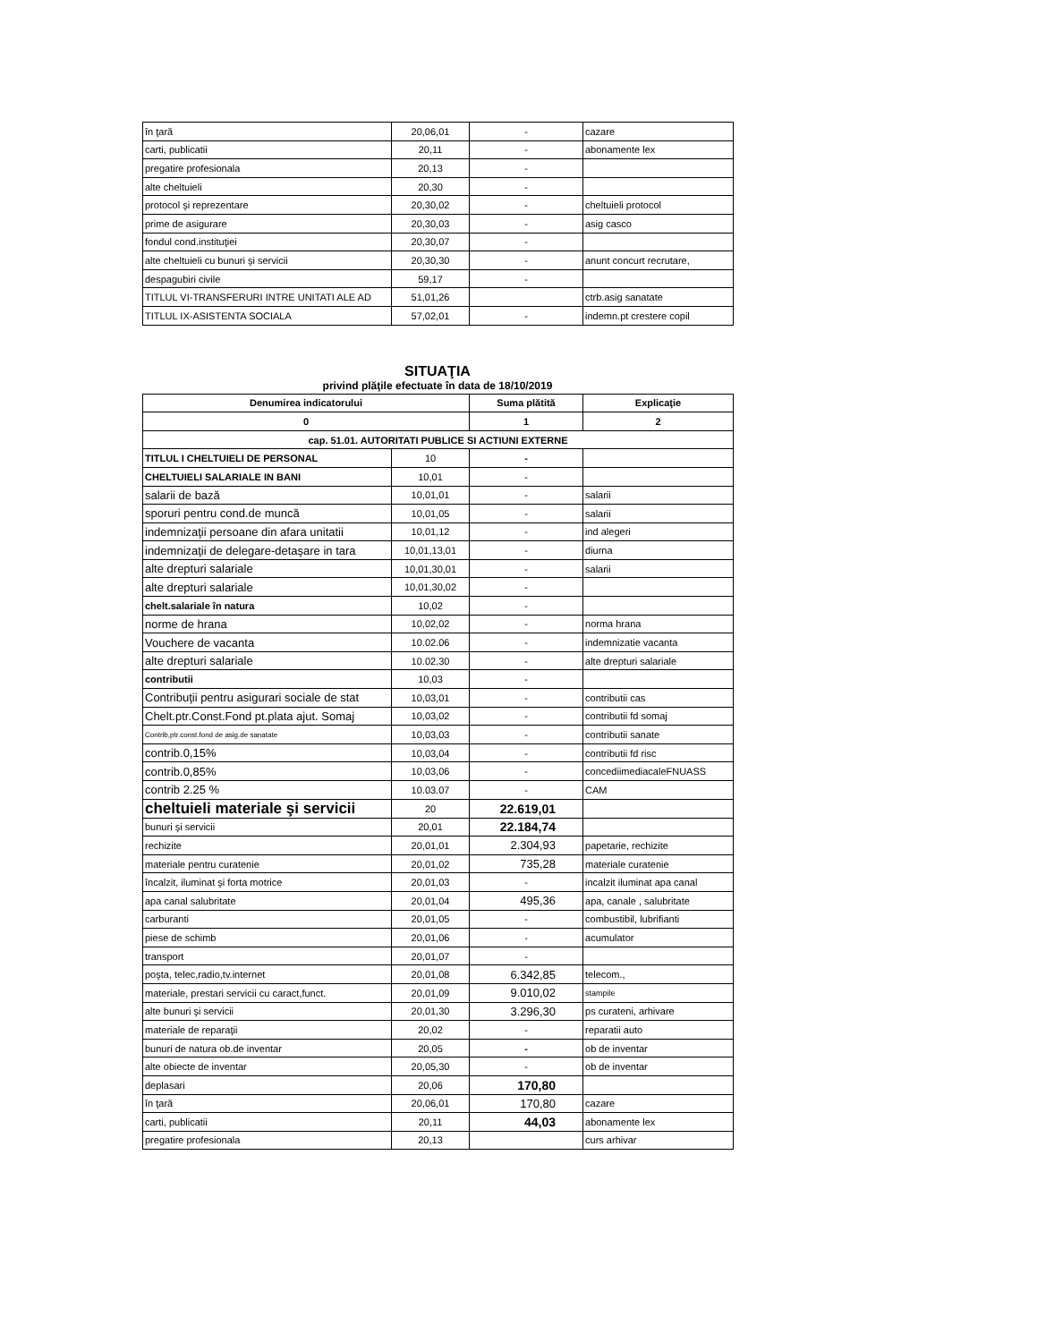| în ţară | 20,06,01 | - | cazare |
| carti, publicatii | 20,11 | - | abonamente lex |
| pregatire profesionala | 20,13 | - | |
| alte cheltuieli | 20,30 | - | |
| protocol şi reprezentare | 20,30,02 | - | cheltuieli protocol |
| prime de asigurare | 20,30,03 | - | asig casco |
| fondul cond.instituţiei | 20,30,07 | - | |
| alte cheltuieli cu bunuri şi servicii | 20,30,30 | - | anunt concurt recrutare, |
| despagubiri civile | 59,17 | - | |
| TITLUL VI-TRANSFERURI INTRE UNITATI ALE AD | 51,01,26 | | ctrb.asig sanatate |
| TITLUL IX-ASISTENTA SOCIALA | 57,02,01 | - | indemn.pt crestere copil |
SITUAŢIA
privind plăţile efectuate în data de 18/10/2019
| Denumirea indicatorului | | Suma plătită | Explicaţie |
| --- | --- | --- | --- |
| 0 | | 1 | 2 |
| cap. 51.01. AUTORITATI PUBLICE SI ACTIUNI EXTERNE | | | |
| TITLUL I CHELTUIELI DE PERSONAL | 10 | - | |
| CHELTUIELI SALARIALE IN BANI | 10,01 | - | |
| salarii de bază | 10,01,01 | - | salarii |
| sporuri pentru cond.de muncă | 10,01,05 | - | salarii |
| indemnizaţii persoane din afara unitatii | 10,01,12 | - | ind alegeri |
| indemnizaţii de delegare-detaşare in tara | 10,01,13,01 | - | diurna |
| alte drepturi salariale | 10,01,30,01 | - | salarii |
| alte drepturi salariale | 10,01,30,02 | - | |
| chelt.salariale în natura | 10,02 | - | |
| norme de hrana | 10,02,02 | - | norma hrana |
| Vouchere de vacanta | 10.02.06 | - | indemnizatie vacanta |
| alte drepturi salariale | 10.02.30 | - | alte drepturi salariale |
| contributii | 10,03 | - | |
| Contribuţii pentru asigurari sociale de stat | 10,03,01 | - | contributii cas |
| Chelt.ptr.Const.Fond pt.plata ajut. Somaj | 10,03,02 | - | contributii fd somaj |
| Contrib,ptr.const.fond de asig.de sanatate | 10,03,03 | - | contributii sanate |
| contrib.0,15% | 10,03,04 | - | contributii fd risc |
| contrib.0,85% | 10,03,06 | - | concediimediacaleFNUASS |
| contrib 2.25 % | 10.03.07 | - | CAM |
| cheltuieli materiale şi servicii | 20 | 22.619,01 | |
| bunuri şi servicii | 20,01 | 22.184,74 | |
| rechizite | 20,01,01 | 2.304,93 | papetarie, rechizite |
| materiale pentru curatenie | 20,01,02 | 735,28 | materiale curatenie |
| încalzit, iluminat şi forta motrice | 20,01,03 | - | incalzit iluminat apa canal |
| apa canal salubritate | 20,01,04 | 495,36 | apa, canale , salubritate |
| carburanti | 20,01,05 | - | combustibil, lubrifianti |
| piese de schimb | 20,01,06 | - | acumulator |
| transport | 20,01,07 | - | |
| poşta, telec,radio,tv.internet | 20,01,08 | 6.342,85 | telecom., |
| materiale, prestari servicii cu caract,funct. | 20,01,09 | 9.010,02 | stampile |
| alte bunuri şi servicii | 20,01,30 | 3.296,30 | ps curateni, arhivare |
| materiale de reparaţii | 20,02 | - | reparatii auto |
| bunuri de natura ob.de inventar | 20,05 | - | ob de inventar |
| alte obiecte de inventar | 20,05,30 | - | ob de inventar |
| deplasari | 20,06 | 170,80 | |
| în ţară | 20,06,01 | 170,80 | cazare |
| carti, publicatii | 20,11 | 44,03 | abonamente lex |
| pregatire profesionala | 20,13 | | curs arhivar |